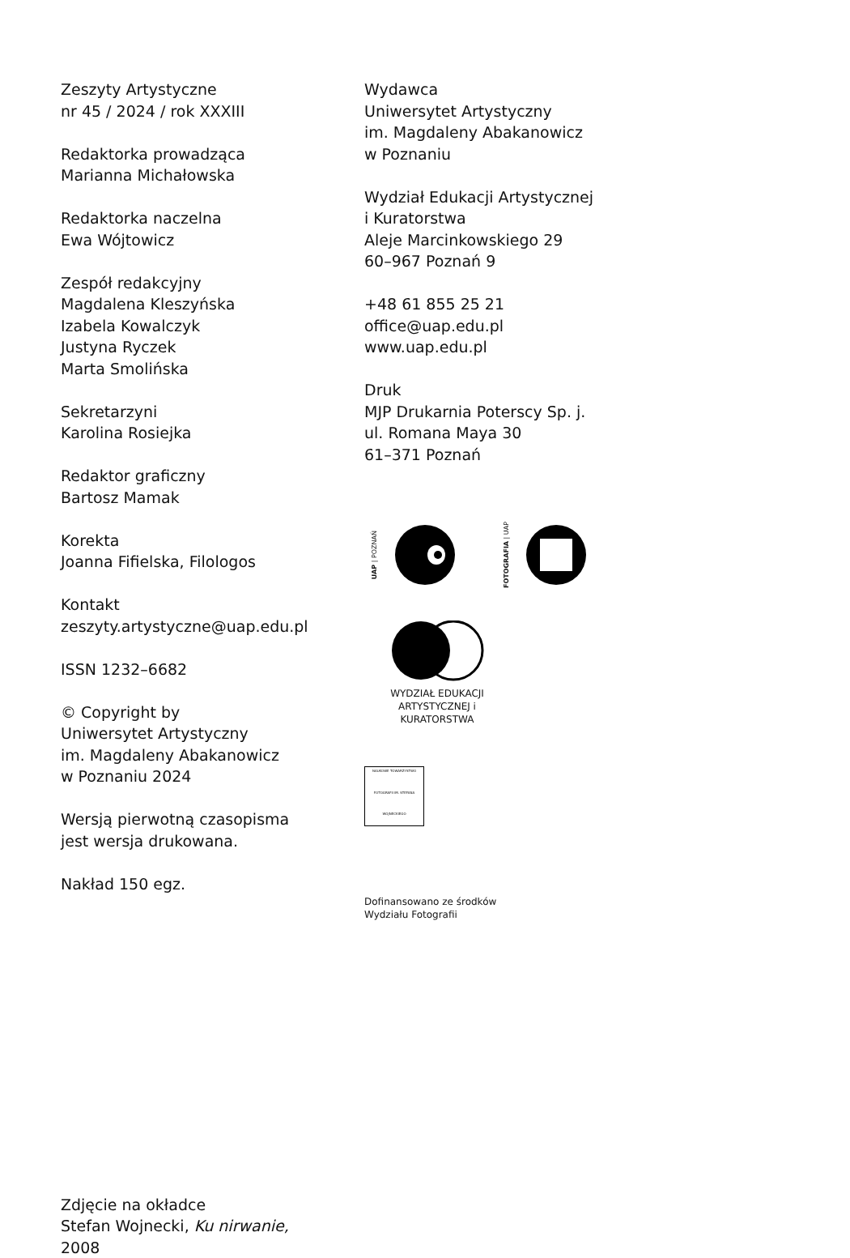Zeszyty Artystyczne
nr 45 / 2024 / rok XXXIII
Redaktorka prowadząca
Marianna Michałowska
Redaktorka naczelna
Ewa Wójtowicz
Zespół redakcyjny
Magdalena Kleszyńska
Izabela Kowalczyk
Justyna Ryczek
Marta Smolińska
Sekretarzyni
Karolina Rosiejka
Redaktor graficzny
Bartosz Mamak
Korekta
Joanna Fifielska, Filologos
Kontakt
zeszyty.artystyczne@uap.edu.pl
ISSN 1232–6682
© Copyright by
Uniwersytet Artystyczny
im. Magdaleny Abakanowicz
w Poznaniu 2024
Wersją pierwotną czasopisma
jest wersja drukowana.
Nakład 150 egz.
Wydawca
Uniwersytet Artystyczny
im. Magdaleny Abakanowicz
w Poznaniu
Wydział Edukacji Artystycznej
i Kuratorstwa
Aleje Marcinkowskiego 29
60–967 Poznań 9
+48 61 855 25 21
office@uap.edu.pl
www.uap.edu.pl
Druk
MJP Drukarnia Poterscy Sp. j.
ul. Romana Maya 30
61–371 Poznań
UAP | POZNAŃ FOTOGRAFIA | UAP
WYDZIAŁ EDUKACJI
ARTYSTYCZNEJ i KURATORSTWA
NAUKOWE TOWARZYSTWO FOTOGRAFII IM. STEFANA WOJNECKIEGO
Dofinansowano ze środków
Wydziału Fotografii
Zdjęcie na okładce
Stefan Wojnecki, Ku nirwanie,
2008